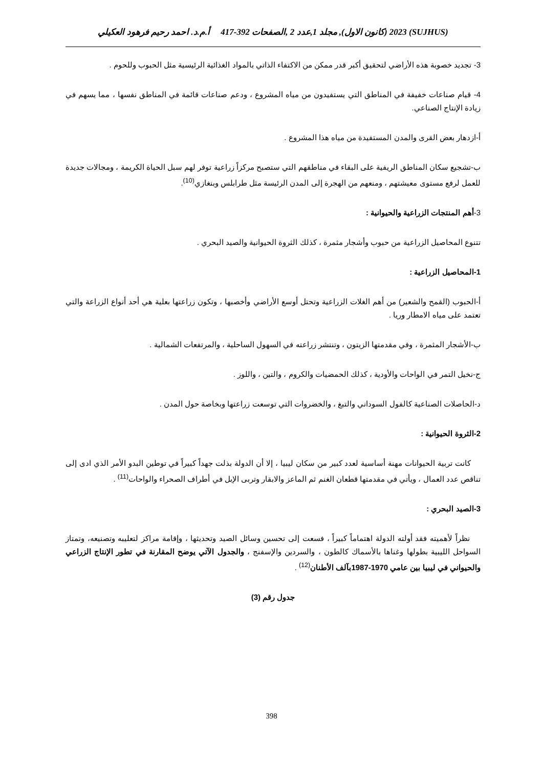(SUJHUS) 2023 (كانون الاول), مجلد 1,عدد 2 ,الصفحات 392-417 أ.م.د. احمد رحيم فرهود العكيلي
3- تجديد خصوبة هذه الأراضي لتحقيق أكبر قدر ممكن من الاكتفاء الذاتي بالمواد الغذائية الرئيسية مثل الحبوب وللحوم .
4- قيام صناعات خفيفة في المناطق التي يستفيدون من مياه المشروع ، ودعم صناعات قائمة في المناطق نفسها ، مما يسهم في زيادة الإنتاج الصناعي.
أ-ازدهار بعض القرى والمدن المستفيدة من مياه هذا المشروع .
ب-تشجيع سكان المناطق الريفية على البقاء في مناطقهم التي ستصبح مركزاً زراعية توفر لهم سبل الحياة الكريمة ، ومجالات جديدة للعمل لرفع مستوى معيشتهم ، ومنعهم من الهجرة إلى المدن الرئيسة مثل طرابلس وبنغازي<sup>(10)</sup>.
3-أهم المنتجات الزراعية والحيوانية :
تتنوع المحاصيل الزراعية من حبوب وأشجار مثمرة ، كذلك الثروة الحيوانية والصيد البحري .
1-المحاصيل الزراعية :
أ-الحبوب (القمح والشعير) من أهم الغلات الزراعية وتحتل أوسع الأراضي وأخصبها ، وتكون زراعتها بعلية هي أحد أنواع الزراعة والتي تعتمد على مياه الامطار وريا .
ب-الأشجار المثمرة ، وفي مقدمتها الزيتون ، وتنتشر زراعته في السهول الساحلية ، والمرتفعات الشمالية .
ج-نخيل التمر في الواحات والأودية ، كذلك الحمضيات والكروم ، والتين ، واللوز .
د-الحاصلات الصناعية كالفول السوداني والتبغ ، والخضروات التي توسعت زراعتها وبخاصة حول المدن .
2-الثروة الحيوانية :
كانت تربية الحيوانات مهنة أساسية لعدد كبير من سكان ليبيا ، إلا أن الدولة بذلت جهداً كبيراً في توطين البدو الأمر الذي ادى إلى تناقص عدد العمال ، ويأتي في مقدمتها قطعان الغنم ثم الماعز والابقار وتربى الإبل في أطراف الصحراء والواحات<sup>(11)</sup> .
3-الصيد البحري :
نظراً لأهميته فقد أولته الدولة اهتماماً كبيراً ، فسعت إلى تحسين وسائل الصيد وتحديثها ، وإقامة مراكز لتعليبه وتصنيعه، وتمتاز السواحل الليبية بطولها وغناها بالأسماك كالطون ، والسردين والإسفنج ، والجدول الآتي يوضح المقارنة في تطور الإنتاج الزراعي والحيواني في ليبيا بين عامي 1970-1987بآلف الأطنان<sup>(12)</sup> .
جدول رقم (3)
398